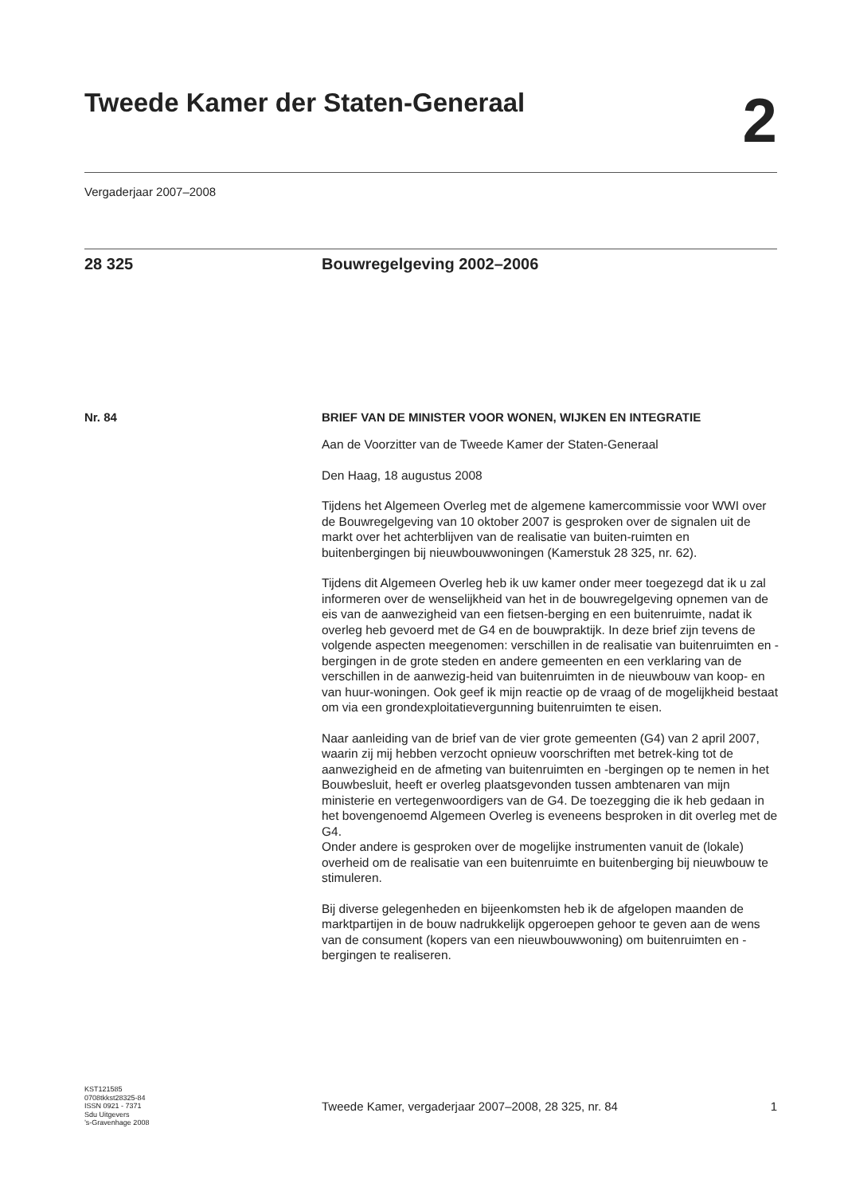Tweede Kamer der Staten-Generaal
2
Vergaderjaar 2007–2008
28 325 Bouwregelgeving 2002–2006
Nr. 84 BRIEF VAN DE MINISTER VOOR WONEN, WIJKEN EN INTEGRATIE
Aan de Voorzitter van de Tweede Kamer der Staten-Generaal
Den Haag, 18 augustus 2008
Tijdens het Algemeen Overleg met de algemene kamercommissie voor WWI over de Bouwregelgeving van 10 oktober 2007 is gesproken over de signalen uit de markt over het achterblijven van de realisatie van buiten-ruimten en buitenbergingen bij nieuwbouwwoningen (Kamerstuk 28 325, nr. 62).
Tijdens dit Algemeen Overleg heb ik uw kamer onder meer toegezegd dat ik u zal informeren over de wenselijkheid van het in de bouwregelgeving opnemen van de eis van de aanwezigheid van een fietsen-berging en een buitenruimte, nadat ik overleg heb gevoerd met de G4 en de bouwpraktijk. In deze brief zijn tevens de volgende aspecten meegenomen: verschillen in de realisatie van buitenruimten en -bergingen in de grote steden en andere gemeenten en een verklaring van de verschillen in de aanwezig-heid van buitenruimten in de nieuwbouw van koop- en van huur-woningen. Ook geef ik mijn reactie op de vraag of de mogelijkheid bestaat om via een grondexploitatievergunning buitenruimten te eisen.
Naar aanleiding van de brief van de vier grote gemeenten (G4) van 2 april 2007, waarin zij mij hebben verzocht opnieuw voorschriften met betrek-king tot de aanwezigheid en de afmeting van buitenruimten en -bergingen op te nemen in het Bouwbesluit, heeft er overleg plaatsgevonden tussen ambtenaren van mijn ministerie en vertegenwoordigers van de G4. De toezegging die ik heb gedaan in het bovengenoemd Algemeen Overleg is eveneens besproken in dit overleg met de G4.
Onder andere is gesproken over de mogelijke instrumenten vanuit de (lokale) overheid om de realisatie van een buitenruimte en buitenberging bij nieuwbouw te stimuleren.
Bij diverse gelegenheden en bijeenkomsten heb ik de afgelopen maanden de marktpartijen in de bouw nadrukkelijk opgeroepen gehoor te geven aan de wens van de consument (kopers van een nieuwbouwwoning) om buitenruimten en -bergingen te realiseren.
KST121585
0708tkkst28325-84
ISSN 0921 - 7371
Sdu Uitgevers
’s-Gravenhage 2008
Tweede Kamer, vergaderjaar 2007–2008, 28 325, nr. 84 1